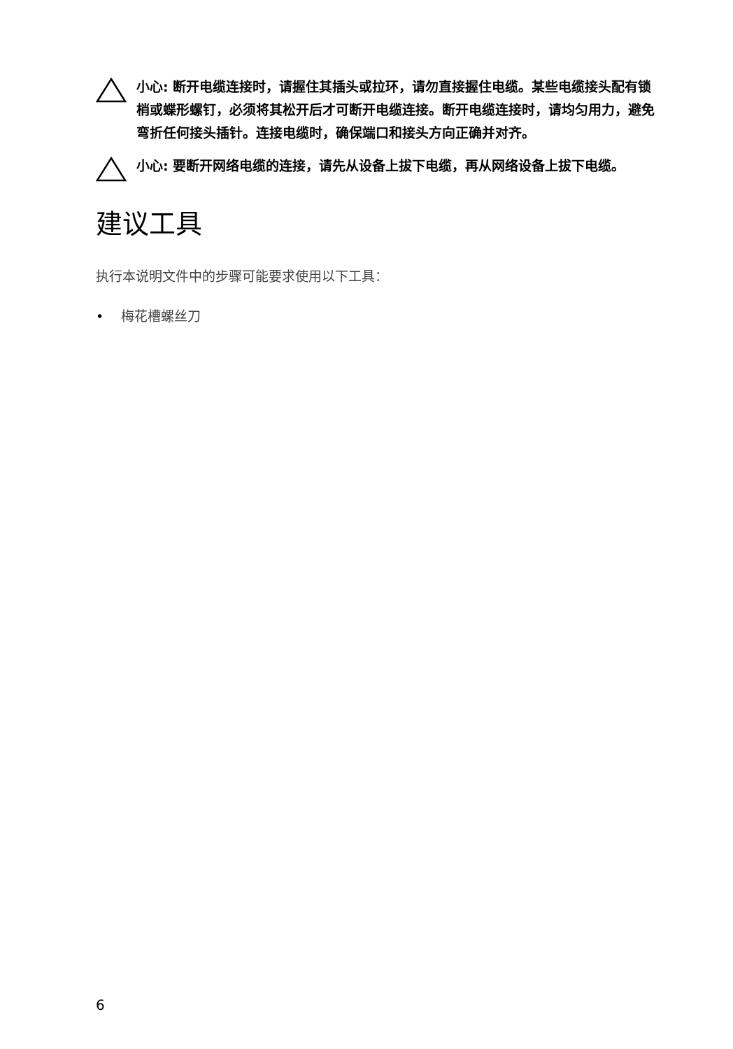小心: 断开电缆连接时，请握住其插头或拉环，请勿直接握住电缆。某些电缆接头配有锁梢或蝶形螺钉，必须将其松开后才可断开电缆连接。断开电缆连接时，请均匀用力，避免弯折任何接头插针。连接电缆时，确保端口和接头方向正确并对齐。
小心: 要断开网络电缆的连接，请先从设备上拔下电缆，再从网络设备上拔下电缆。
建议工具
执行本说明文件中的步骤可能要求使用以下工具：
• 梅花槽螺丝刀
6